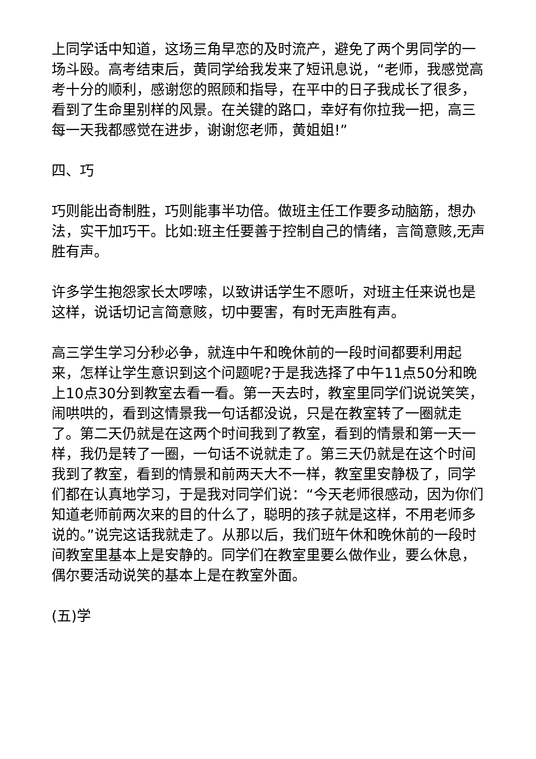上同学话中知道，这场三角早恋的及时流产，避免了两个男同学的一场斗殴。高考结束后，黄同学给我发来了短讯息说，“老师，我感觉高考十分的顺利，感谢您的照顾和指导，在平中的日子我成长了很多，看到了生命里别样的风景。在关键的路口，幸好有你拉我一把，高三每一天我都感觉在进步，谢谢您老师，黄姐姐!”
四、巧
巧则能出奇制胜，巧则能事半功倍。做班主任工作要多动脑筋，想办法，实干加巧干。比如:班主任要善于控制自己的情绪，言简意赅,无声胜有声。
许多学生抱怨家长太啰嗦，以致讲话学生不愿听，对班主任来说也是这样，说话切记言简意赅，切中要害，有时无声胜有声。
高三学生学习分秒必争，就连中午和晚休前的一段时间都要利用起来，怎样让学生意识到这个问题呢?于是我选择了中午11点50分和晚上10点30分到教室去看一看。第一天去时，教室里同学们说说笑笑，闹哄哄的，看到这情景我一句话都没说，只是在教室转了一圈就走了。第二天仍就是在这两个时间我到了教室，看到的情景和第一天一样，我仍是转了一圈，一句话不说就走了。第三天仍就是在这个时间我到了教室，看到的情景和前两天大不一样，教室里安静极了，同学们都在认真地学习，于是我对同学们说：“今天老师很感动，因为你们知道老师前两次来的目的什么了，聪明的孩子就是这样，不用老师多说的。”说完这话我就走了。从那以后，我们班午休和晚休前的一段时间教室里基本上是安静的。同学们在教室里要么做作业，要么休息，偶尔要活动说笑的基本上是在教室外面。
(五)学